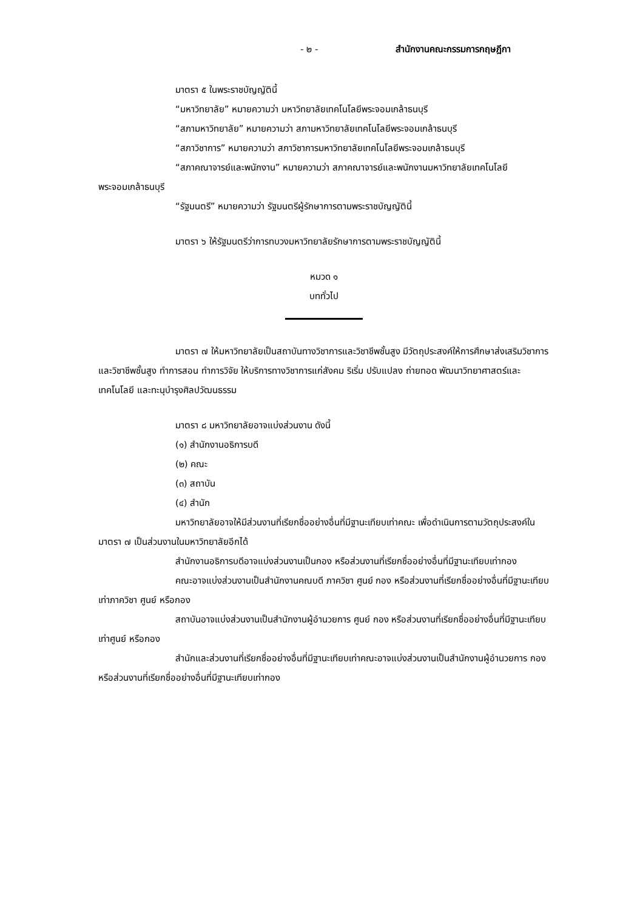- ๒ - สำนักงานคณะกรรมการกฤษฎีกา
มาตรา ๕ ในพระราชบัญญัตินี้
“มหาวิทยาลัย” หมายความว่า มหาวิทยาลัยเทคโนโลยีพระจอมเกล้าธนบุรี
“สภามหาวิทยาลัย” หมายความว่า สภามหาวิทยาลัยเทคโนโลยีพระจอมเกล้าธนบุรี
“สภาวิชาการ” หมายความว่า สภาวิชาการมหาวิทยาลัยเทคโนโลยีพระจอมเกล้าธนบุรี
“สภาคณาจารย์และพนักงาน” หมายความว่า สภาคณาจารย์และพนักงานมหาวิทยาลัยเทคโนโลยีพระจอมเกล้าธนบุรี
“รัฐมนตรี” หมายความว่า รัฐมนตรีผู้รักษาการตามพระราชบัญญัตินี้
มาตรา ๖ ให้รัฐมนตรีว่าการทบวงมหาวิทยาลัยรักษาการตามพระราชบัญญัตินี้
หมวด ๑
บททั่วไป
มาตรา ๗ ให้มหาวิทยาลัยเป็นสถาบันทางวิชาการและวิชาชีพชั้นสูง มีวัตถุประสงค์ให้การศึกษาส่งเสริมวิชาการและวิชาชีพชั้นสูง ทำการสอน ทำการวิจัย ให้บริการทางวิชาการแก่สังคม ริเริ่ม ปรับแปลง ถ่ายทอด พัฒนาวิทยาศาสตร์และเทคโนโลยี และทะนุบำรุงศิลปวัฒนธรรม
มาตรา ๘ มหาวิทยาลัยอาจแบ่งส่วนงาน ดังนี้
(๑) สำนักงานอธิการบดี
(๒) คณะ
(๓) สถาบัน
(๔) สำนัก
มหาวิทยาลัยอาจให้มีส่วนงานที่เรียกชื่ออย่างอื่นที่มีฐานะเทียบเท่าคณะ เพื่อดำเนินการตามวัตถุประสงค์ในมาตรา ๗ เป็นส่วนงานในมหาวิทยาลัยอีกได้
สำนักงานอธิการบดีอาจแบ่งส่วนงานเป็นกอง หรือส่วนงานที่เรียกชื่ออย่างอื่นที่มีฐานะเทียบเท่ากอง
คณะอาจแบ่งส่วนงานเป็นสำนักงานคณบดี ภาควิชา ศูนย์ กอง หรือส่วนงานที่เรียกชื่ออย่างอื่นที่มีฐานะเทียบเท่าภาควิชา ศูนย์ หรือกอง
สถาบันอาจแบ่งส่วนงานเป็นสำนักงานผู้อำนวยการ ศูนย์ กอง หรือส่วนงานที่เรียกชื่ออย่างอื่นที่มีฐานะเทียบเท่าศูนย์ หรือกอง
สำนักและส่วนงานที่เรียกชื่ออย่างอื่นที่มีฐานะเทียบเท่าคณะอาจแบ่งส่วนงานเป็นสำนักงานผู้อำนวยการ กอง หรือส่วนงานที่เรียกชื่ออย่างอื่นที่มีฐานะเทียบเท่ากอง